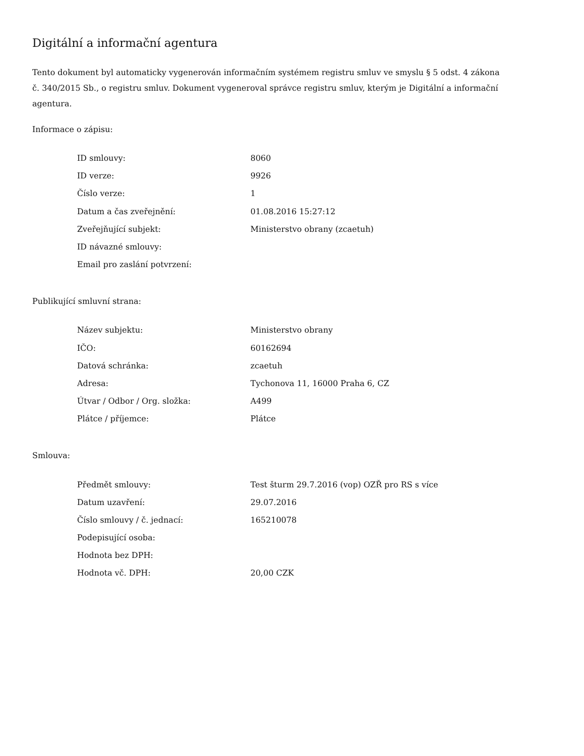Digitální a informační agentura
Tento dokument byl automaticky vygenerován informačním systémem registru smluv ve smyslu § 5 odst. 4 zákona
č. 340/2015 Sb., o registru smluv. Dokument vygeneroval správce registru smluv, kterým je Digitální a informační agentura.
Informace o zápisu:
| ID smlouvy: | 8060 |
| ID verze: | 9926 |
| Číslo verze: | 1 |
| Datum a čas zveřejnění: | 01.08.2016 15:27:12 |
| Zveřejňující subjekt: | Ministerstvo obrany (zcaetuh) |
| ID návazné smlouvy: | |
| Email pro zaslání potvrzení: | |
Publikující smluvní strana:
| Název subjektu: | Ministerstvo obrany |
| IČO: | 60162694 |
| Datová schránka: | zcaetuh |
| Adresa: | Tychonova 11, 16000 Praha 6, CZ |
| Útvar / Odbor / Org. složka: | A499 |
| Plátce / příjemce: | Plátce |
Smlouva:
| Předmět smlouvy: | Test šturm 29.7.2016 (vop) OZŘ pro RS s více |
| Datum uzavření: | 29.07.2016 |
| Číslo smlouvy / č. jednací: | 165210078 |
| Podepisující osoba: | |
| Hodnota bez DPH: | |
| Hodnota vč. DPH: | 20,00 CZK |